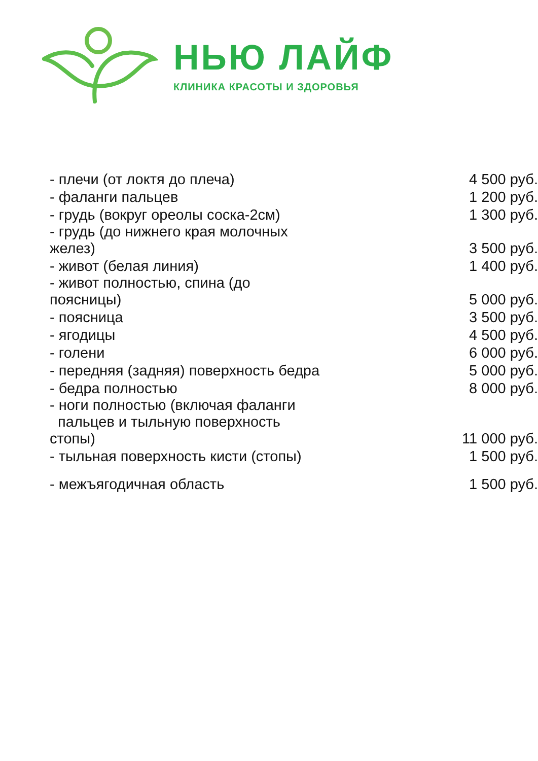НЬЮ ЛАЙФ
КЛИНИКА КРАСОТЫ И ЗДОРОВЬЯ
| - плечи (от локтя до плеча) | 4 500 руб. |
| - фаланги пальцев | 1 200 руб. |
| - грудь (вокруг ореолы соска-2см) | 1 300 руб. |
| - грудь (до нижнего края молочных желез) | 3 500 руб. |
| - живот (белая линия) | 1 400 руб. |
| - живот полностью, спина (до поясницы) | 5 000 руб. |
| - поясница | 3 500 руб. |
| - ягодицы | 4 500 руб. |
| - голени | 6 000 руб. |
| - передняя (задняя) поверхность бедра | 5 000 руб. |
| - бедра полностью | 8 000 руб. |
| - ноги полностью (включая фаланги пальцев и тыльную поверхность стопы) | 11 000 руб. |
| - тыльная поверхность кисти (стопы) | 1 500 руб. |
| - межъягодичная область | 1 500 руб. |